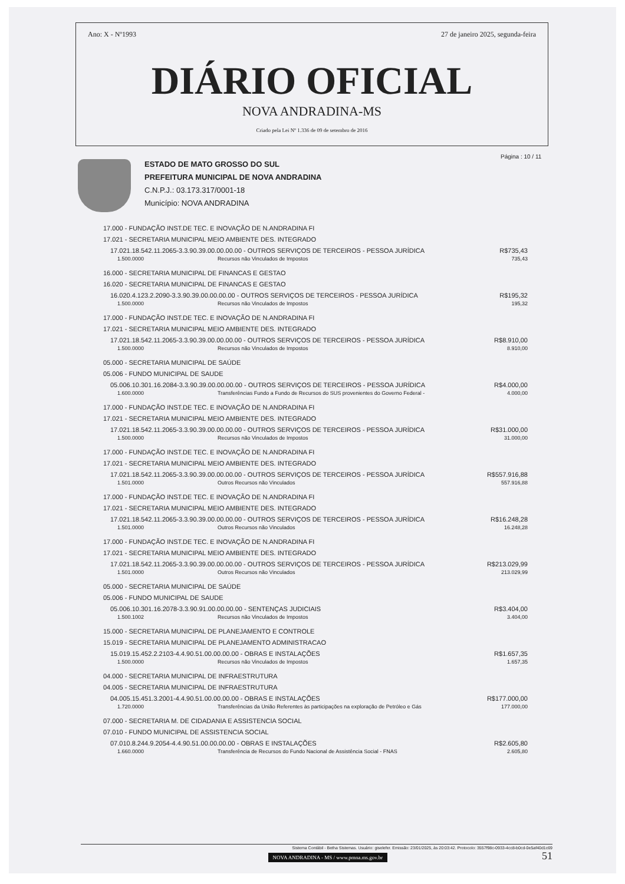Ano: X - Nº1993 27 de janeiro 2025, segunda-feira
DIÁRIO OFICIAL
NOVA ANDRADINA-MS
Criado pela Lei Nº 1.336 de 09 de setembro de 2016
ESTADO DE MATO GROSSO DO SUL
PREFEITURA MUNICIPAL DE NOVA ANDRADINA
C.N.P.J.: 03.173.317/0001-18
Município: NOVA ANDRADINA
Página : 10 / 11
17.000 - FUNDAÇÃO INST.DE TEC. E INOVAÇÃO DE N.ANDRADINA FI
17.021 - SECRETARIA MUNICIPAL MEIO AMBIENTE DES. INTEGRADO
17.021.18.542.11.2065-3.3.90.39.00.00.00.00 - OUTROS SERVIÇOS DE TERCEIROS - PESSOA JURÍDICA R$735,43
1.500.0000 Recursos não Vinculados de Impostos 735,43
16.000 - SECRETARIA MUNICIPAL DE FINANCAS E GESTAO
16.020 - SECRETARIA MUNICIPAL DE FINANCAS E GESTAO
16.020.4.123.2.2090-3.3.90.39.00.00.00.00 - OUTROS SERVIÇOS DE TERCEIROS - PESSOA JURÍDICA R$195,32
1.500.0000 Recursos não Vinculados de Impostos 195,32
17.000 - FUNDAÇÃO INST.DE TEC. E INOVAÇÃO DE N.ANDRADINA FI
17.021 - SECRETARIA MUNICIPAL MEIO AMBIENTE DES. INTEGRADO
17.021.18.542.11.2065-3.3.90.39.00.00.00.00 - OUTROS SERVIÇOS DE TERCEIROS - PESSOA JURÍDICA R$8.910,00
1.500.0000 Recursos não Vinculados de Impostos 8.910,00
05.000 - SECRETARIA MUNICIPAL DE SAÚDE
05.006 - FUNDO MUNICIPAL DE SAUDE
05.006.10.301.16.2084-3.3.90.39.00.00.00.00 - OUTROS SERVIÇOS DE TERCEIROS - PESSOA JURÍDICA R$4.000,00
1.600.0000 Transferências Fundo a Fundo de Recursos do SUS provenientes do Governo Federal - 4.000,00
17.000 - FUNDAÇÃO INST.DE TEC. E INOVAÇÃO DE N.ANDRADINA FI
17.021 - SECRETARIA MUNICIPAL MEIO AMBIENTE DES. INTEGRADO
17.021.18.542.11.2065-3.3.90.39.00.00.00.00 - OUTROS SERVIÇOS DE TERCEIROS - PESSOA JURÍDICA R$31.000,00
1.500.0000 Recursos não Vinculados de Impostos 31.000,00
17.000 - FUNDAÇÃO INST.DE TEC. E INOVAÇÃO DE N.ANDRADINA FI
17.021 - SECRETARIA MUNICIPAL MEIO AMBIENTE DES. INTEGRADO
17.021.18.542.11.2065-3.3.90.39.00.00.00.00 - OUTROS SERVIÇOS DE TERCEIROS - PESSOA JURÍDICA R$557.916,88
1.501.0000 Outros Recursos não Vinculados 557.916,88
17.000 - FUNDAÇÃO INST.DE TEC. E INOVAÇÃO DE N.ANDRADINA FI
17.021 - SECRETARIA MUNICIPAL MEIO AMBIENTE DES. INTEGRADO
17.021.18.542.11.2065-3.3.90.39.00.00.00.00 - OUTROS SERVIÇOS DE TERCEIROS - PESSOA JURÍDICA R$16.248,28
1.501.0000 Outros Recursos não Vinculados 16.248,28
17.000 - FUNDAÇÃO INST.DE TEC. E INOVAÇÃO DE N.ANDRADINA FI
17.021 - SECRETARIA MUNICIPAL MEIO AMBIENTE DES. INTEGRADO
17.021.18.542.11.2065-3.3.90.39.00.00.00.00 - OUTROS SERVIÇOS DE TERCEIROS - PESSOA JURÍDICA R$213.029,99
1.501.0000 Outros Recursos não Vinculados 213.029,99
05.000 - SECRETARIA MUNICIPAL DE SAÚDE
05.006 - FUNDO MUNICIPAL DE SAUDE
05.006.10.301.16.2078-3.3.90.91.00.00.00.00 - SENTENÇAS JUDICIAIS R$3.404,00
1.500.1002 Recursos não Vinculados de Impostos 3.404,00
15.000 - SECRETARIA MUNICIPAL DE PLANEJAMENTO E CONTROLE
15.019 - SECRETARIA MUNICIPAL DE PLANEJAMENTO ADMINISTRACAO
15.019.15.452.2.2103-4.4.90.51.00.00.00.00 - OBRAS E INSTALAÇÕES R$1.657,35
1.500.0000 Recursos não Vinculados de Impostos 1.657,35
04.000 - SECRETARIA MUNICIPAL DE INFRAESTRUTURA
04.005 - SECRETARIA MUNICIPAL DE INFRAESTRUTURA
04.005.15.451.3.2001-4.4.90.51.00.00.00.00 - OBRAS E INSTALAÇÕES R$177.000,00
1.720.0000 Transferências da União Referentes às participações na exploração de Petróleo e Gás 177.000,00
07.000 - SECRETARIA M. DE CIDADANIA E ASSISTENCIA SOCIAL
07.010 - FUNDO MUNICIPAL DE ASSISTENCIA SOCIAL
07.010.8.244.9.2054-4.4.90.51.00.00.00.00 - OBRAS E INSTALAÇÕES R$2.605,80
1.660.0000 Transferência de Recursos do Fundo Nacional de Assistência Social - FNAS 2.605,80
Sistema Contábil - Betha Sistemas. Usuário: giselefer. Emissão: 23/01/2025, às 20:03:42. Protocolo: 3557f98c-0933-4cc8-b0cd-0e5af40d1c69
NOVA ANDRADINA - MS / www.pmna.ms.gov.br 51